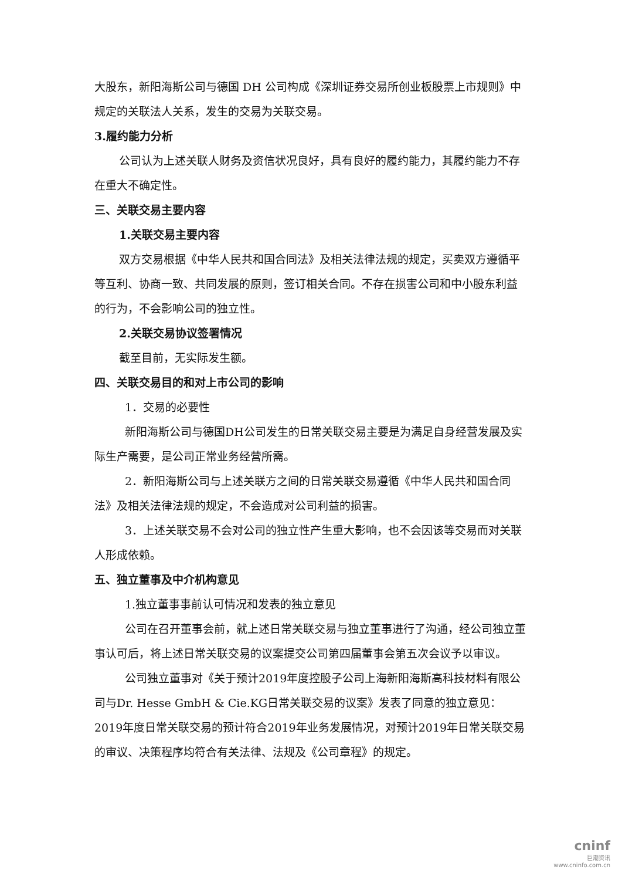大股东，新阳海斯公司与德国 DH 公司构成《深圳证券交易所创业板股票上市规则》中规定的关联法人关系，发生的交易为关联交易。
3.履约能力分析
公司认为上述关联人财务及资信状况良好，具有良好的履约能力，其履约能力不存在重大不确定性。
三、关联交易主要内容
1.关联交易主要内容
双方交易根据《中华人民共和国合同法》及相关法律法规的规定，买卖双方遵循平等互利、协商一致、共同发展的原则，签订相关合同。不存在损害公司和中小股东利益的行为，不会影响公司的独立性。
2.关联交易协议签署情况
截至目前，无实际发生额。
四、关联交易目的和对上市公司的影响
1．交易的必要性
新阳海斯公司与德国DH公司发生的日常关联交易主要是为满足自身经营发展及实际生产需要，是公司正常业务经营所需。
2．新阳海斯公司与上述关联方之间的日常关联交易遵循《中华人民共和国合同法》及相关法律法规的规定，不会造成对公司利益的损害。
3．上述关联交易不会对公司的独立性产生重大影响，也不会因该等交易而对关联人形成依赖。
五、独立董事及中介机构意见
1.独立董事事前认可情况和发表的独立意见
公司在召开董事会前，就上述日常关联交易与独立董事进行了沟通，经公司独立董事认可后，将上述日常关联交易的议案提交公司第四届董事会第五次会议予以审议。
公司独立董事对《关于预计2019年度控股子公司上海新阳海斯高科技材料有限公司与Dr. Hesse GmbH & Cie.KG日常关联交易的议案》发表了同意的独立意见： 2019年度日常关联交易的预计符合2019年业务发展情况，对预计2019年日常关联交易的审议、决策程序均符合有关法律、法规及《公司章程》的规定。
cninf
巨潮资讯
www.cninfo.com.cn